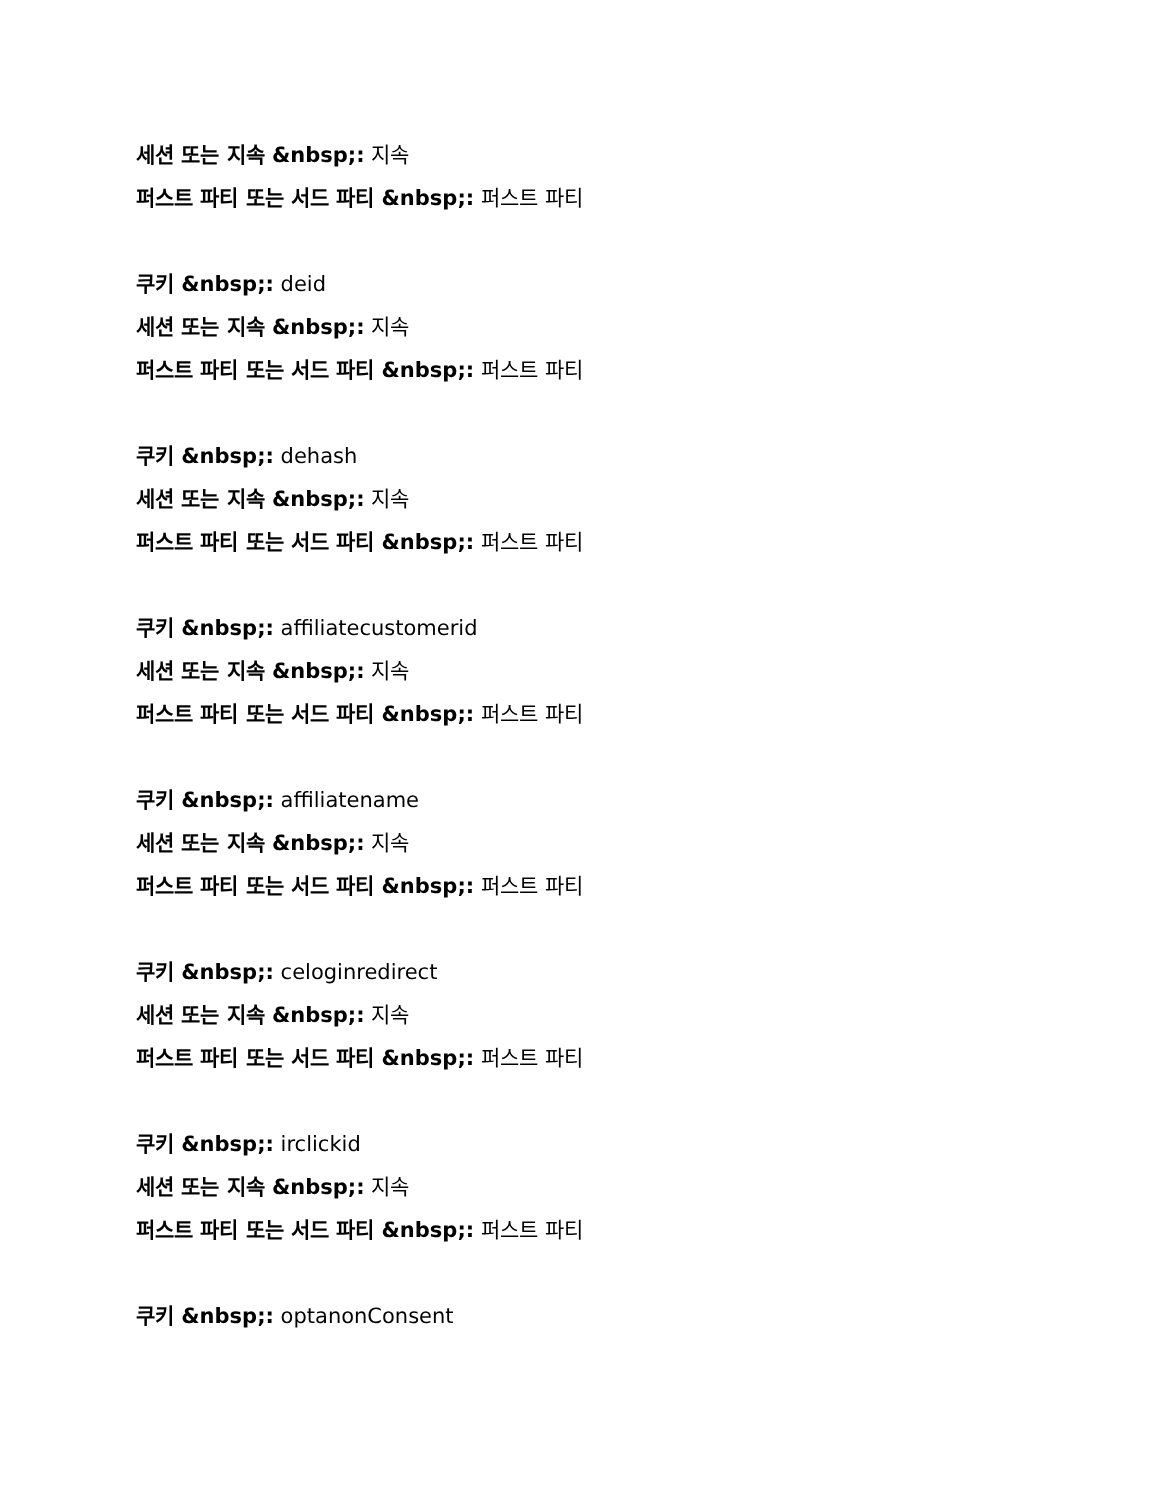세션 또는 지속 &nbsp;: 지속
퍼스트 파티 또는 서드 파티 &nbsp;: 퍼스트 파티
쿠키 &nbsp;: deid
세션 또는 지속 &nbsp;: 지속
퍼스트 파티 또는 서드 파티 &nbsp;: 퍼스트 파티
쿠키 &nbsp;: dehash
세션 또는 지속 &nbsp;: 지속
퍼스트 파티 또는 서드 파티 &nbsp;: 퍼스트 파티
쿠키 &nbsp;: affiliatecustomerid
세션 또는 지속 &nbsp;: 지속
퍼스트 파티 또는 서드 파티 &nbsp;: 퍼스트 파티
쿠키 &nbsp;: affiliatename
세션 또는 지속 &nbsp;: 지속
퍼스트 파티 또는 서드 파티 &nbsp;: 퍼스트 파티
쿠키 &nbsp;: celoginredirect
세션 또는 지속 &nbsp;: 지속
퍼스트 파티 또는 서드 파티 &nbsp;: 퍼스트 파티
쿠키 &nbsp;: irclickid
세션 또는 지속 &nbsp;: 지속
퍼스트 파티 또는 서드 파티 &nbsp;: 퍼스트 파티
쿠키 &nbsp;: optanonConsent